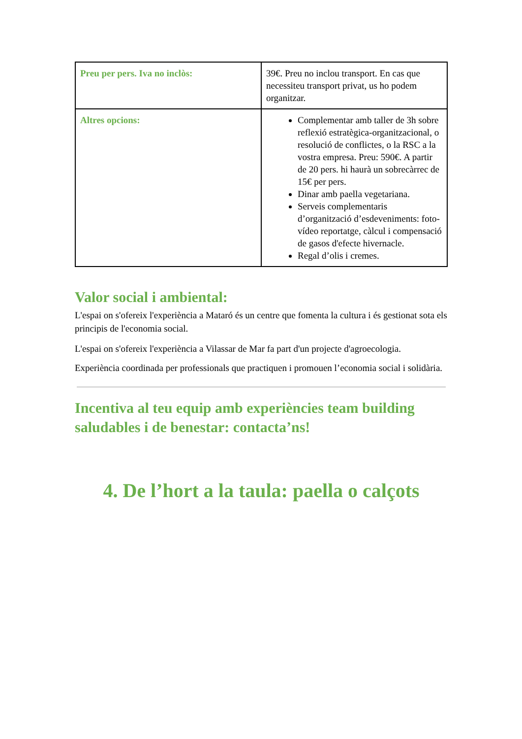| Preu per pers. Iva no inclòs: | 39€. Preu no inclou transport. En cas que necessiteu transport privat, us ho podem organitzar. |
| Altres opcions: | Complementar amb taller de 3h sobre reflexió estratègica-organitzacional, o resolució de conflictes, o la RSC a la vostra empresa. Preu: 590€. A partir de 20 pers. hi haurà un sobrecàrrec de 15€ per pers. Dinar amb paella vegetariana. Serveis complementaris d’organització d’esdeveniments: foto-vídeo reportatge, càlcul i compensació de gasos d'efecte hivernacle. Regal d’olis i cremes. |
Valor social i ambiental:
L'espai on s'ofereix l'experiència a Mataró és un centre que fomenta la cultura i és gestionat sota els principis de l'economia social.
L'espai on s'ofereix l'experiència a Vilassar de Mar fa part d'un projecte d'agroecologia.
Experiència coordinada per professionals que practiquen i promouen l’economia social i solidària.
Incentiva al teu equip amb experiències team building saludables i de benestar: contacta’ns!
4. De l’hort a la taula: paella o calçots